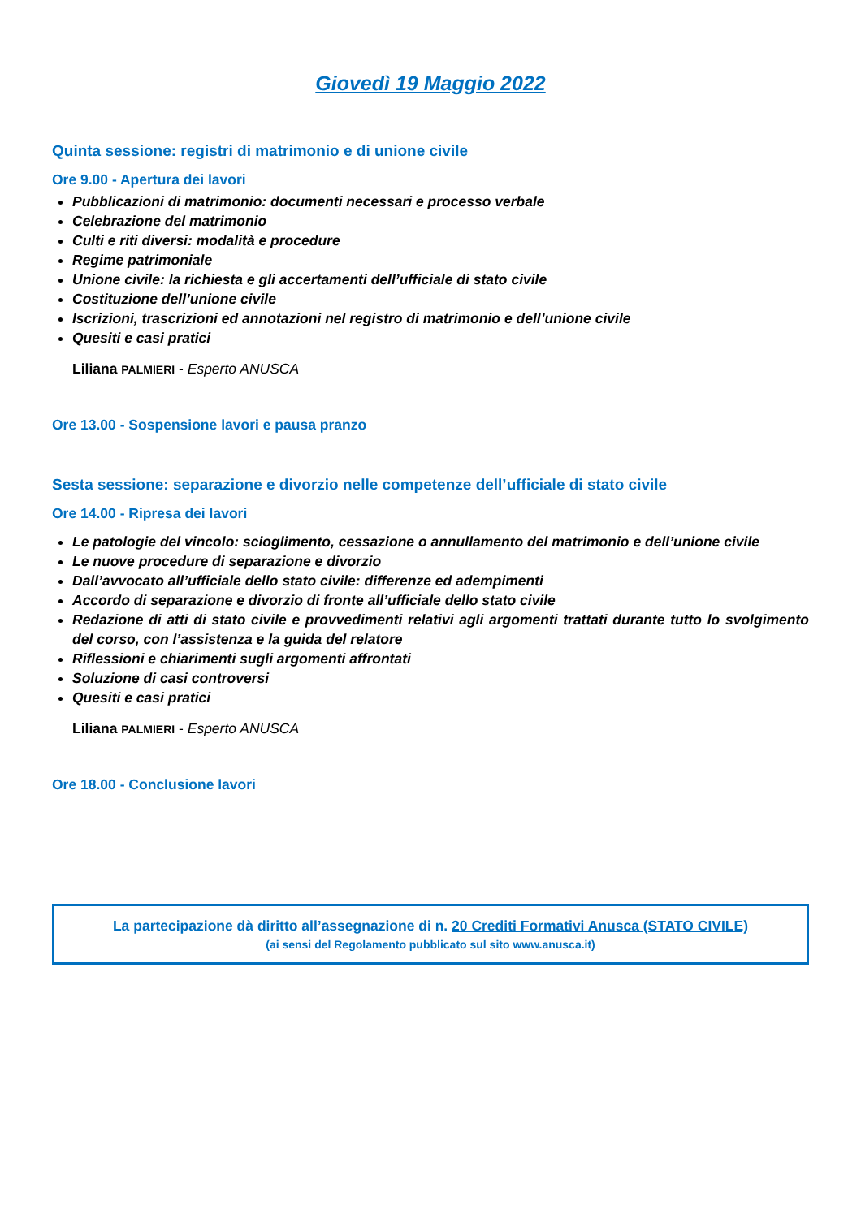Giovedì 19 Maggio 2022
Quinta sessione: registri di matrimonio e di unione civile
Ore 9.00 - Apertura dei lavori
Pubblicazioni di matrimonio: documenti necessari e processo verbale
Celebrazione del matrimonio
Culti e riti diversi: modalità e procedure
Regime patrimoniale
Unione civile: la richiesta e gli accertamenti dell’ufficiale di stato civile
Costituzione dell’unione civile
Iscrizioni, trascrizioni ed annotazioni nel registro di matrimonio e dell’unione civile
Quesiti e casi pratici
Liliana PALMIERI - Esperto ANUSCA
Ore 13.00 - Sospensione lavori e pausa pranzo
Sesta sessione: separazione e divorzio nelle competenze dell’ufficiale di stato civile
Ore 14.00 - Ripresa dei lavori
Le patologie del vincolo: scioglimento, cessazione o annullamento del matrimonio e dell’unione civile
Le nuove procedure di separazione e divorzio
Dall’avvocato all’ufficiale dello stato civile: differenze ed adempimenti
Accordo di separazione e divorzio di fronte all’ufficiale dello stato civile
Redazione di atti di stato civile e provvedimenti relativi agli argomenti trattati durante tutto lo svolgimento del corso, con l’assistenza e la guida del relatore
Riflessioni e chiarimenti sugli argomenti affrontati
Soluzione di casi controversi
Quesiti e casi pratici
Liliana PALMIERI - Esperto ANUSCA
Ore 18.00 - Conclusione lavori
La partecipazione dà diritto all’assegnazione di n. 20 Crediti Formativi Anusca (STATO CIVILE)
(ai sensi del Regolamento pubblicato sul sito www.anusca.it)